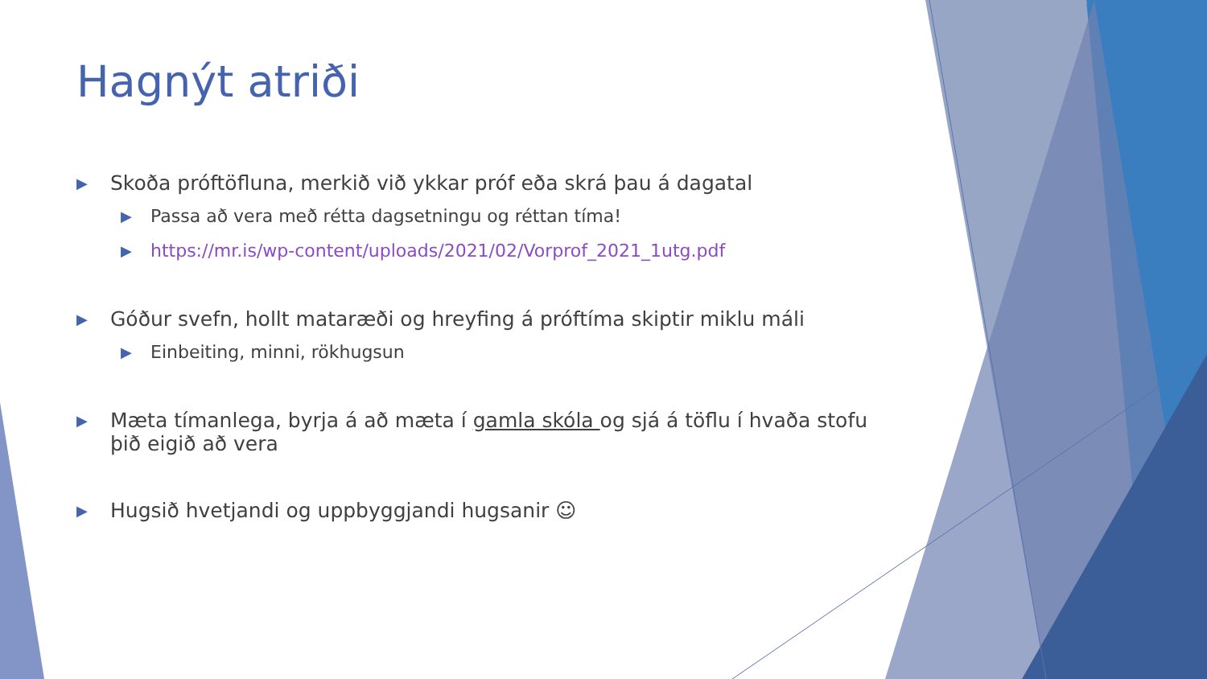Hagnýt atriði
▶ Skoða próftöfluna, merkið við ykkar próf eða skrá þau á dagatal
▶ Passa að vera með rétta dagsetningu og réttan tíma!
▶ https://mr.is/wp-content/uploads/2021/02/Vorprof_2021_1utg.pdf
▶ Góður svefn, hollt mataræði og hreyfing á próftíma skiptir miklu máli
▶ Einbeiting, minni, rökhugsun
▶ Mæta tímanlega, byrja á að mæta í gamla skóla og sjá á töflu í hvaða stofu þið eigið að vera
▶ Hugsið hvetjandi og uppbyggjandi hugsanir ☺